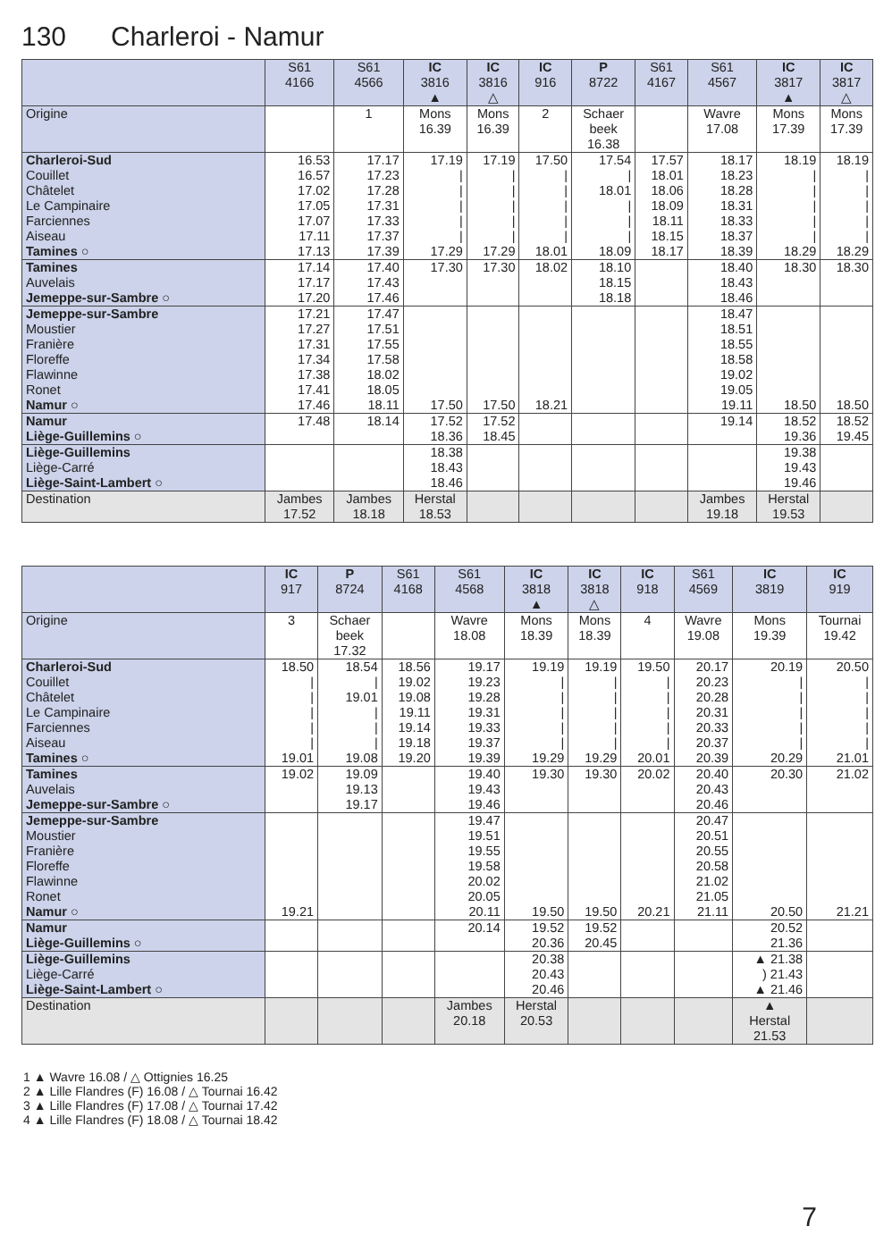130 Charleroi - Namur
| | S61 4166 | S61 4566 | IC 3816 ▲ | IC 3816 △ | IC 916 | P 8722 | S61 4167 | S61 4567 | IC 3817 ▲ | IC 3817 △ |
| --- | --- | --- | --- | --- | --- | --- | --- | --- | --- | --- |
| Origine | | 1 | Mons 16.39 | Mons 16.39 | 2 | Schaer beek 16.38 | | Wavre 17.08 | Mons 17.39 | Mons 17.39 |
| Charleroi-Sud Couillet Châtelet Le Campinaire Farciennes Aiseau Tamines ○ | 16.53 16.57 17.02 17.05 17.07 17.11 17.13 | 17.17 17.23 17.28 17.31 17.33 17.37 17.39 | 17.19 / / / / / 17.29 | 17.19 / / / / / 17.29 | 17.50 / / / / / 18.01 | 17.54 / 18.01 / / / 18.09 | 17.57 18.01 18.06 18.09 18.11 18.15 18.17 | 18.17 18.23 18.28 18.31 18.33 18.37 18.39 | 18.19 / / / / / 18.29 | 18.19 / / / / / 18.29 |
| Tamines Auvelais Jemeppe-sur-Sambre ○ | 17.14 17.17 17.20 | 17.40 17.43 17.46 | 17.30 | 17.30 | 18.02 | 18.10 18.15 18.18 | | 18.40 18.43 18.46 | 18.30 | 18.30 |
| Jemeppe-sur-Sambre Moustier Franière Floreffe Flawinne Ronet Namur ○ | 17.21 17.27 17.31 17.34 17.38 17.41 17.46 | 17.47 17.51 17.55 17.58 18.02 18.05 18.11 | 17.50 | 17.50 | 18.21 | | | 18.47 18.51 18.55 18.58 19.02 19.05 19.11 | 18.50 | 18.50 |
| Namur Liège-Guillemins ○ | 17.48 | 18.14 | 17.52 18.36 | 17.52 18.45 | | | | 19.14 | 18.52 19.36 | 18.52 19.45 |
| Liège-Guillemins Liège-Carré Liège-Saint-Lambert ○ | | | 18.38 18.43 18.46 | | | | | | 19.38 19.43 19.46 | |
| Destination | Jambes 17.52 | Jambes 18.18 | Herstal 18.53 | | | | | Jambes 19.18 | Herstal 19.53 | |
| | IC 917 | P 8724 | S61 4168 | S61 4568 | IC 3818 ▲ | IC 3818 △ | IC 918 | S61 4569 | IC 3819 | IC 919 |
| --- | --- | --- | --- | --- | --- | --- | --- | --- | --- | --- |
| Origine | 3 | Schaer beek 17.32 | | Wavre 18.08 | Mons 18.39 | Mons 18.39 | 4 | Wavre 19.08 | Mons 19.39 | Tournai 19.42 |
| Charleroi-Sud Couillet Châtelet Le Campinaire Farciennes Aiseau Tamines ○ | 18.50 / / / / / 19.01 | 18.54 / 19.01 / / / 19.08 | 18.56 19.02 19.08 19.11 19.14 19.18 19.20 | 19.17 19.23 19.28 19.31 19.33 19.37 19.39 | 19.19 / / / / / 19.29 | 19.19 / / / / / 19.29 | 19.50 / / / / / 20.01 | 20.17 20.23 20.28 20.31 20.33 20.37 20.39 | 20.19 / / / / / 20.29 | 20.50 / / / / / 21.01 |
| Tamines Auvelais Jemeppe-sur-Sambre ○ | 19.02 | 19.09 19.13 19.17 | | 19.40 19.43 19.46 | 19.30 | 19.30 | 20.02 | 20.40 20.43 20.46 | 20.30 | 21.02 |
| Jemeppe-sur-Sambre Moustier Franière Floreffe Flawinne Ronet Namur ○ | 19.21 | | | 19.47 19.51 19.55 19.58 20.02 20.05 20.11 | 19.50 | 19.50 | 20.21 | 20.47 20.51 20.55 20.58 21.02 21.05 21.11 | 20.50 | 21.21 |
| Namur Liège-Guillemins ○ | | | | 20.14 | 19.52 20.36 | 19.52 20.45 | | | 20.52 21.36 | |
| Liège-Guillemins Liège-Carré Liège-Saint-Lambert ○ | | | | | 20.38 20.43 20.46 | | | | ▲ 21.38 ) 21.43 ▲ 21.46 | |
| Destination | | | | Jambes 20.18 | Herstal 20.53 | | | | ▲ Herstal 21.53 | |
1 ▲ Wavre 16.08 / △ Ottignies 16.25
2 ▲ Lille Flandres (F) 16.08 / △ Tournai 16.42
3 ▲ Lille Flandres (F) 17.08 / △ Tournai 17.42
4 ▲ Lille Flandres (F) 18.08 / △ Tournai 18.42
7